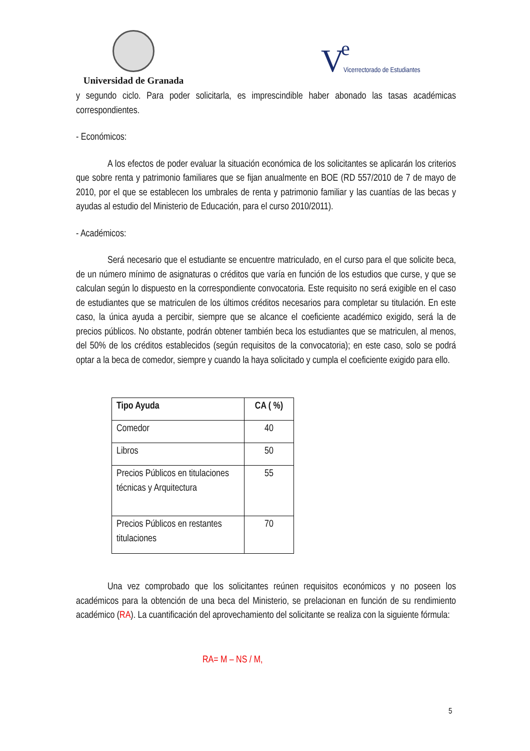Universidad de Granada
V e
Vicerrectorado de Estudiantes
y segundo ciclo. Para poder solicitarla, es imprescindible haber abonado las tasas académicas correspondientes.
- Económicos:
A los efectos de poder evaluar la situación económica de los solicitantes se aplicarán los criterios que sobre renta y patrimonio familiares que se fijan anualmente en BOE (RD 557/2010 de 7 de mayo de 2010, por el que se establecen los umbrales de renta y patrimonio familiar y las cuantías de las becas y ayudas al estudio del Ministerio de Educación, para el curso 2010/2011).
- Académicos:
Será necesario que el estudiante se encuentre matriculado, en el curso para el que solicite beca, de un número mínimo de asignaturas o créditos que varía en función de los estudios que curse, y que se calculan según lo dispuesto en la correspondiente convocatoria. Este requisito no será exigible en el caso de estudiantes que se matriculen de los últimos créditos necesarios para completar su titulación. En este caso, la única ayuda a percibir, siempre que se alcance el coeficiente académico exigido, será la de precios públicos. No obstante, podrán obtener también beca los estudiantes que se matriculen, al menos, del 50% de los créditos establecidos (según requisitos de la convocatoria); en este caso, solo se podrá optar a la beca de comedor, siempre y cuando la haya solicitado y cumpla el coeficiente exigido para ello.
| Tipo Ayuda | CA ( %) |
| --- | --- |
| Comedor | 40 |
| Libros | 50 |
| Precios Públicos en titulaciones técnicas y Arquitectura | 55 |
| Precios Públicos en restantes titulaciones | 70 |
Una vez comprobado que los solicitantes reúnen requisitos económicos y no poseen los académicos para la obtención de una beca del Ministerio, se prelacionan en función de su rendimiento académico (RA). La cuantificación del aprovechamiento del solicitante se realiza con la siguiente fórmula:
RA= M – NS / M,
5